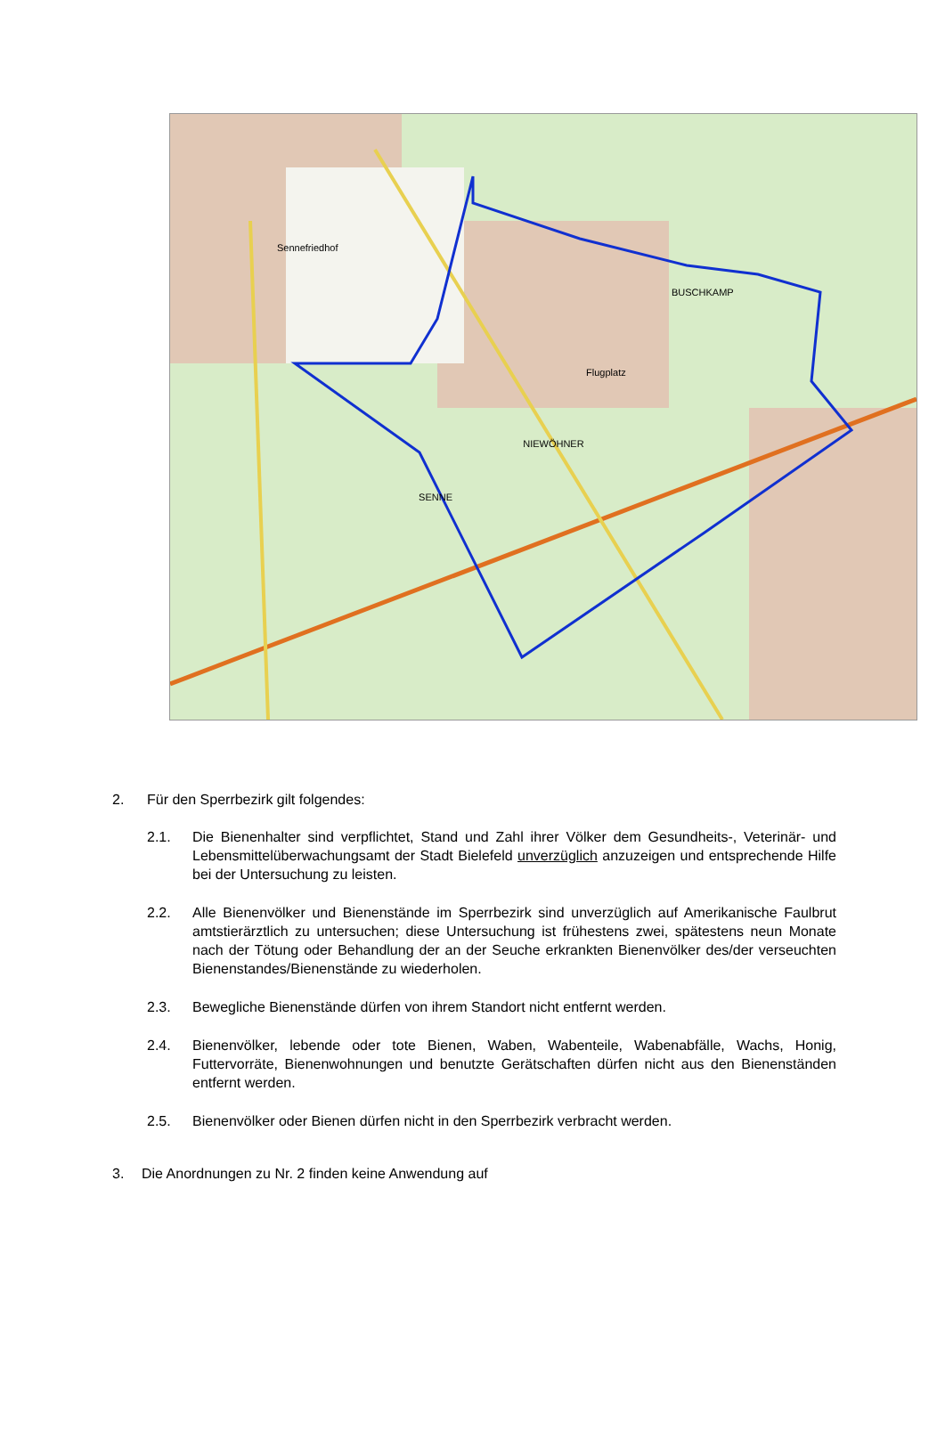Sennefriedhof BUSCHKAMP Flugplatz NIEWÖHNER SENNE
2. Für den Sperrbezirk gilt folgendes:
2.1. Die Bienenhalter sind verpflichtet, Stand und Zahl ihrer Völker dem Gesundheits-, Veterinär- und Lebensmittelüberwachungsamt der Stadt Bielefeld unverzüglich anzuzeigen und entsprechende Hilfe bei der Untersuchung zu leisten.
2.2. Alle Bienenvölker und Bienenstände im Sperrbezirk sind unverzüglich auf Amerikanische Faulbrut amtstierärztlich zu untersuchen; diese Untersuchung ist frühestens zwei, spätestens neun Monate nach der Tötung oder Behandlung der an der Seuche erkrankten Bienenvölker des/der verseuchten Bienenstandes/Bienenstände zu wiederholen.
2.3. Bewegliche Bienenstände dürfen von ihrem Standort nicht entfernt werden.
2.4. Bienenvölker, lebende oder tote Bienen, Waben, Wabenteile, Wabenabfälle, Wachs, Honig, Futtervorräte, Bienenwohnungen und benutzte Gerätschaften dürfen nicht aus den Bienenständen entfernt werden.
2.5. Bienenvölker oder Bienen dürfen nicht in den Sperrbezirk verbracht werden.
3. Die Anordnungen zu Nr. 2 finden keine Anwendung auf